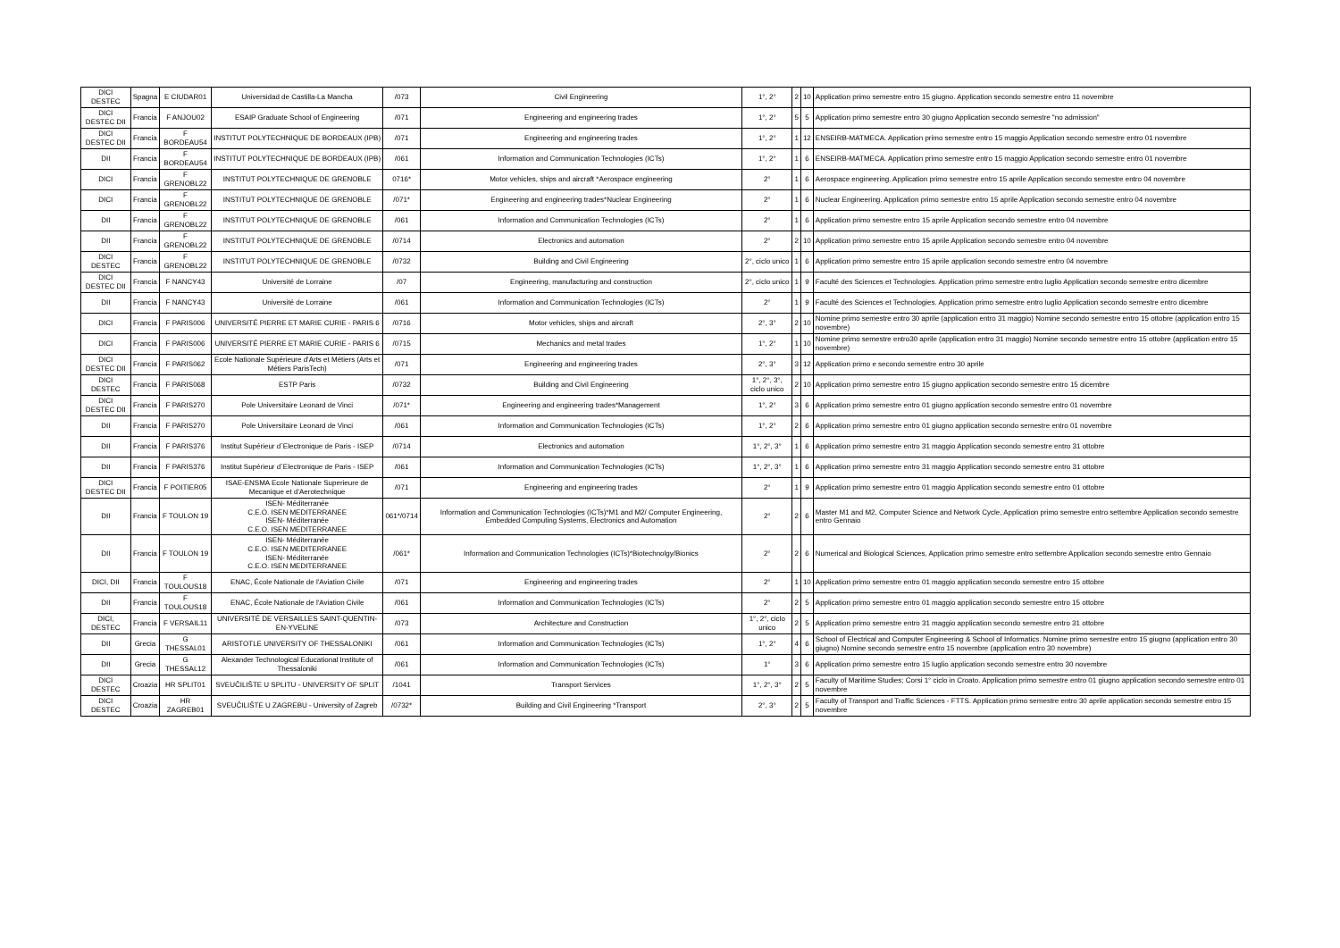| DICI DESTEC | Spagna | E CIUDAR01 | Universidad de Castilla-La Mancha | /073 | Civil Engineering | 1°, 2° | 2 | 10 | Application primo semestre entro 15 giugno. Application secondo semestre entro 11 novembre |
| DICI DESTEC DII | Francia | F ANJOU02 | ESAIP Graduate School of Engineering | /071 | Engineering and engineering trades | 1°, 2° | 5 | 5 | Application primo semestre entro 30 giugno Application secondo semestre "no admission" |
| DICI DESTEC DII | Francia | F BORDEAU54 | INSTITUT POLYTECHNIQUE DE BORDEAUX (IPB) | /071 | Engineering and engineering trades | 1°, 2° | 1 | 12 | ENSEIRB-MATMECA. Application primo semestre entro 15 maggio Application secondo semestre entro 01 novembre |
| DII | Francia | F BORDEAU54 | INSTITUT POLYTECHNIQUE DE BORDEAUX (IPB) | /061 | Information and Communication Technologies (ICTs) | 1°, 2° | 1 | 6 | ENSEIRB-MATMECA. Application primo semestre entro 15 maggio Application secondo semestre entro 01 novembre |
| DICI | Francia | F GRENOBL22 | INSTITUT POLYTECHNIQUE DE GRENOBLE | 0716* | Motor vehicles, ships and aircraft *Aerospace engineering | 2° | 1 | 6 | Aerospace engineering. Application primo semestre entro 15 aprile Application secondo semestre entro 04 novembre |
| DICI | Francia | F GRENOBL22 | INSTITUT POLYTECHNIQUE DE GRENOBLE | /071* | Engineering and engineering trades*Nuclear Engineering | 2° | 1 | 6 | Nuclear Engineering. Application primo semestre entro 15 aprile Application secondo semestre entro 04 novembre |
| DII | Francia | F GRENOBL22 | INSTITUT POLYTECHNIQUE DE GRENOBLE | /061 | Information and Communication Technologies (ICTs) | 2° | 1 | 6 | Application primo semestre entro 15 aprile Application secondo semestre entro 04 novembre |
| DII | Francia | F GRENOBL22 | INSTITUT POLYTECHNIQUE DE GRENOBLE | /0714 | Electronics and automation | 2° | 2 | 10 | Application primo semestre entro 15 aprile Application secondo semestre entro 04 novembre |
| DICI DESTEC | Francia | F GRENOBL22 | INSTITUT POLYTECHNIQUE DE GRENOBLE | /0732 | Building and Civil Engineering | 2°, ciclo unico | 1 | 6 | Application primo semestre entro 15 aprile application secondo semestre entro 04 novembre |
| DICI DESTEC DII | Francia | F NANCY43 | Université de Lorraine | /07 | Engineering, manufacturing and construction | 2°, ciclo unico | 1 | 9 | Faculté des Sciences et Technologies. Application primo semestre entro luglio Application secondo semestre entro dicembre |
| DII | Francia | F NANCY43 | Université de Lorraine | /061 | Information and Communication Technologies (ICTs) | 2° | 1 | 9 | Faculté des Sciences et Technologies. Application primo semestre entro luglio Application secondo semestre entro dicembre |
| DICI | Francia | F PARIS006 | UNIVERSITÉ PIERRE ET MARIE CURIE - PARIS 6 | /0716 | Motor vehicles, ships and aircraft | 2°, 3° | 2 | 10 | Nomine primo semestre entro 30 aprile (application entro 31 maggio) Nomine secondo semestre entro 15 ottobre (application entro 15 novembre) |
| DICI | Francia | F PARIS006 | UNIVERSITÉ PIERRE ET MARIE CURIE - PARIS 6 | /0715 | Mechanics and metal trades | 1°, 2° | 1 | 10 | Nomine primo semestre entro30 aprile (application entro 31 maggio) Nomine secondo semestre entro 15 ottobre (application entro 15 novembre) |
| DICI DESTEC DII | Francia | F PARIS062 | Ecole Nationale Supérieure d'Arts et Métiers (Arts et Métiers ParisTech) | /071 | Engineering and engineering trades | 2°, 3° | 3 | 12 | Application primo e secondo semestre entro 30 aprile |
| DICI DESTEC | Francia | F PARIS068 | ESTP Paris | /0732 | Building and Civil Engineering | 1°, 2°, 3°, ciclo unico | 2 | 10 | Application primo semestre entro 15 giugno application secondo semestre entro 15 dicembre |
| DICI DESTEC DII | Francia | F PARIS270 | Pole Universitaire Leonard de Vinci | /071* | Engineering and engineering trades*Management | 1°, 2° | 3 | 6 | Application primo semestre entro 01 giugno application secondo semestre entro 01 novembre |
| DII | Francia | F PARIS270 | Pole Universitaire Leonard de Vinci | /061 | Information and Communication Technologies (ICTs) | 1°, 2° | 2 | 6 | Application primo semestre entro 01 giugno application secondo semestre entro 01 novembre |
| DII | Francia | F PARIS376 | Institut Supérieur d´Electronique de Paris - ISEP | /0714 | Electronics and automation | 1°, 2°, 3° | 1 | 6 | Application primo semestre entro 31 maggio Application secondo semestre entro 31 ottobre |
| DII | Francia | F PARIS376 | Institut Supérieur d´Electronique de Paris - ISEP | /061 | Information and Communication Technologies (ICTs) | 1°, 2°, 3° | 1 | 6 | Application primo semestre entro 31 maggio Application secondo semestre entro 31 ottobre |
| DICI DESTEC DII | Francia | F POITIER05 | ISAE-ENSMA Ecole Nationale Superieure de Mecanique et d'Aerotechnique | /071 | Engineering and engineering trades | 2° | 1 | 9 | Application primo semestre entro 01 maggio Application secondo semestre entro 01 ottobre |
| DII | Francia | F TOULON 19 | ISEN- Méditerranée C.E.O. ISEN MEDITERRANEE ISEN- Méditerranée C.E.O. ISEN MEDITERRANEE | 061*/0714 | Information and Communication Technologies (ICTs)*M1 and M2/ Computer Engineering, Embedded Computing Systems, Electronics and Automation | 2° | 2 | 6 | Master M1 and M2, Computer Science and Network Cycle, Application primo semestre entro settembre Application secondo semestre entro Gennaio |
| DII | Francia | F TOULON 19 | ISEN- Méditerranée C.E.O. ISEN MEDITERRANEE ISEN- Méditerranée C.E.O. ISEN MEDITERRANEE | /061* | Information and Communication Technologies (ICTs)*Biotechnolgy/Bionics | 2° | 2 | 6 | Numerical and Biological Sciences, Application primo semestre entro settembre Application secondo semestre entro Gennaio |
| DICI, DII | Francia | F TOULOUS18 | ENAC, École Nationale de l'Aviation Civile | /071 | Engineering and engineering trades | 2° | 1 | 10 | Application primo semestre entro 01 maggio application secondo semestre entro 15 ottobre |
| DII | Francia | F TOULOUS18 | ENAC, École Nationale de l'Aviation Civile | /061 | Information and Communication Technologies (ICTs) | 2° | 2 | 5 | Application primo semestre entro 01 maggio application secondo semestre entro 15 ottobre |
| DICI, DESTEC | Francia | F VERSAIL11 | UNIVERSITÉ DE VERSAILLES SAINT-QUENTIN-EN-YVELINE | /073 | Architecture and Construction | 1°, 2°, ciclo unico | 2 | 5 | Application primo semestre entro 31 maggio application secondo semestre entro 31 ottobre |
| DII | Grecia | G THESSAL01 | ARISTOTLE UNIVERSITY OF THESSALONIKI | /061 | Information and Communication Technologies (ICTs) | 1°, 2° | 4 | 6 | School of Electrical and Computer Engineering & School of Informatics. Nomine primo semestre entro 15 giugno (application entro 30 giugno) Nomine secondo semestre entro 15 novembre (application entro 30 novembre) |
| DII | Grecia | G THESSAL12 | Alexander Technological Educational Institute of Thessaloniki | /061 | Information and Communication Technologies (ICTs) | 1° | 3 | 6 | Application primo semestre entro 15 luglio application secondo semestre entro 30 novembre |
| DICI DESTEC | Croazia | HR SPLIT01 | SVEUČILIŠTE U SPLITU - UNIVERSITY OF SPLIT | /1041 | Transport Services | 1°, 2°, 3° | 2 | 5 | Faculty of Maritime Studies; Corsi 1° ciclo in Croato. Application primo semestre entro 01 giugno application secondo semestre entro 01 novembre |
| DICI DESTEC | Croazia | HR ZAGREB01 | SVEUČILIŠTE U ZAGREBU - University of Zagreb | /0732* | Building and Civil Engineering *Transport | 2°, 3° | 2 | 5 | Faculty of Transport and Traffic Sciences - FTTS. Application primo semestre entro 30 aprile application secondo semestre entro 15 novembre |